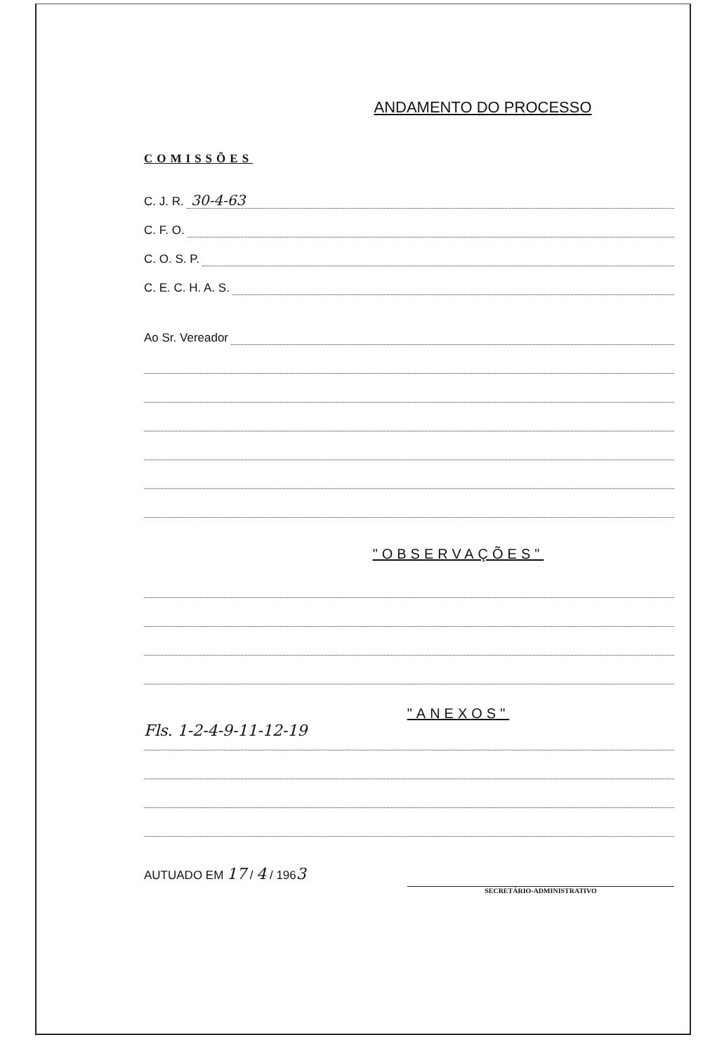ANDAMENTO DO PROCESSO
COMISSÕES
C. J. R.
30-4-63
C. F. O.
C. O. S. P.
C. E. C. H. A. S.
Ao Sr. Vereador
"OBSERVAÇÕES"
"ANEXOS"
Fls. 1-2-4-9-11-12-19
AUTUADO EM 17 / 4 / 1963
SECRETÁRIO-ADMINISTRATIVO